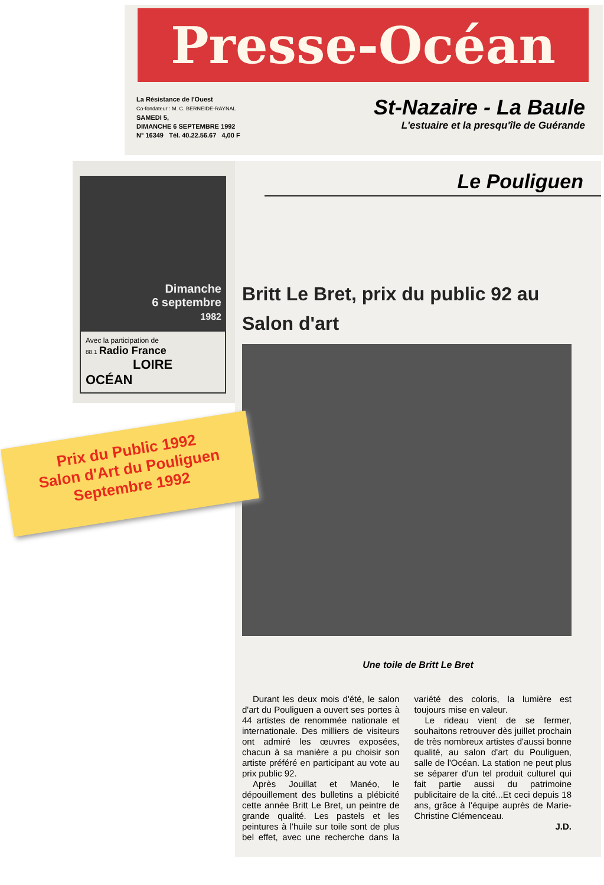Presse-Océan
La Résistance de l'Ouest
Co-fondateur : M. C. BERNEIDE-RAYNAL
SAMEDI 5,
DIMANCHE 6 SEPTEMBRE 1992
N° 16349 Tél. 40.22.56.67 4,00 F
St-Nazaire - La Baule
L'estuaire et la presqu'île de Guérande
Dimanche
6 septembre
1982
Avec la participation de
88.1 Radio France
LOIRE OCÉAN
Le Pouliguen
Britt Le Bret, prix du public 92 au Salon d'art
Une toile de Britt Le Bret
Durant les deux mois d'été, le salon d'art du Pouliguen a ouvert ses portes à 44 artistes de renommée nationale et internationale. Des milliers de visiteurs ont admiré les œuvres exposées, chacun à sa manière a pu choisir son artiste préféré en participant au vote au prix public 92.
Après Jouillat et Manéo, le dépouillement des bulletins a plébicité cette année Britt Le Bret, un peintre de grande qualité. Les pastels et les peintures à l'huile sur toile sont de plus bel effet, avec une recherche dans la variété des coloris, la lumière est toujours mise en valeur.
Le rideau vient de se fermer, souhaitons retrouver dès juillet prochain de très nombreux artistes d'aussi bonne qualité, au salon d'art du Pouliguen, salle de l'Océan. La station ne peut plus se séparer d'un tel produit culturel qui fait partie aussi du patrimoine publicitaire de la cité...Et ceci depuis 18 ans, grâce à l'équipe auprès de Marie-Christine Clémenceau.
J.D.
Prix du Public 1992
Salon d'Art du Pouliguen
Septembre 1992